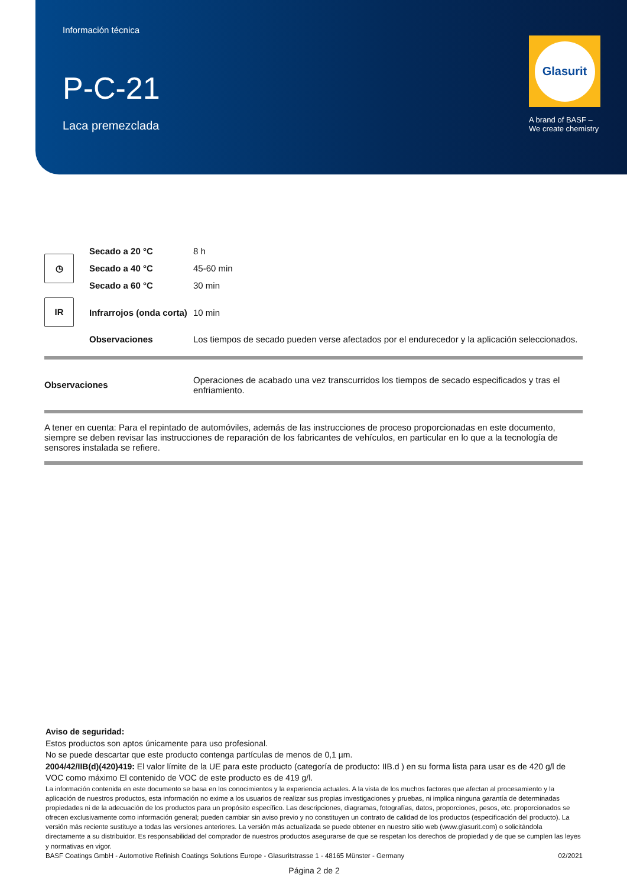Información técnica
P-C-21
Laca premezclada
Glasurit
A brand of BASF –
We create chemistry
| ◷ | Secado a 20 °C | 8 h |
| | Secado a 40 °C | 45-60 min |
| | Secado a 60 °C | 30 min |
| IR | Infrarrojos (onda corta) | 10 min |
| | Observaciones | Los tiempos de secado pueden verse afectados por el endurecedor y la aplicación seleccionados. |
| Observaciones | Operaciones de acabado una vez transcurridos los tiempos de secado especificados y tras el enfriamiento. |
A tener en cuenta: Para el repintado de automóviles, además de las instrucciones de proceso proporcionadas en este documento, siempre se deben revisar las instrucciones de reparación de los fabricantes de vehículos, en particular en lo que a la tecnología de sensores instalada se refiere.
Aviso de seguridad:
Estos productos son aptos únicamente para uso profesional.
No se puede descartar que este producto contenga partículas de menos de 0,1 µm.
2004/42/IIB(d)(420)419: El valor límite de la UE para este producto (categoría de producto: IIB.d ) en su forma lista para usar es de 420 g/l de VOC como máximo El contenido de VOC de este producto es de 419 g/l.
La información contenida en este documento se basa en los conocimientos y la experiencia actuales. A la vista de los muchos factores que afectan al procesamiento y la aplicación de nuestros productos, esta información no exime a los usuarios de realizar sus propias investigaciones y pruebas, ni implica ninguna garantía de determinadas propiedades ni de la adecuación de los productos para un propósito específico. Las descripciones, diagramas, fotografías, datos, proporciones, pesos, etc. proporcionados se ofrecen exclusivamente como información general; pueden cambiar sin aviso previo y no constituyen un contrato de calidad de los productos (especificación del producto). La versión más reciente sustituye a todas las versiones anteriores. La versión más actualizada se puede obtener en nuestro sitio web (www.glasurit.com) o solicitándola directamente a su distribuidor. Es responsabilidad del comprador de nuestros productos asegurarse de que se respetan los derechos de propiedad y de que se cumplen las leyes y normativas en vigor.
BASF Coatings GmbH - Automotive Refinish Coatings Solutions Europe - Glasuritstrasse 1 - 48165 Münster - Germany 02/2021
Página 2 de 2